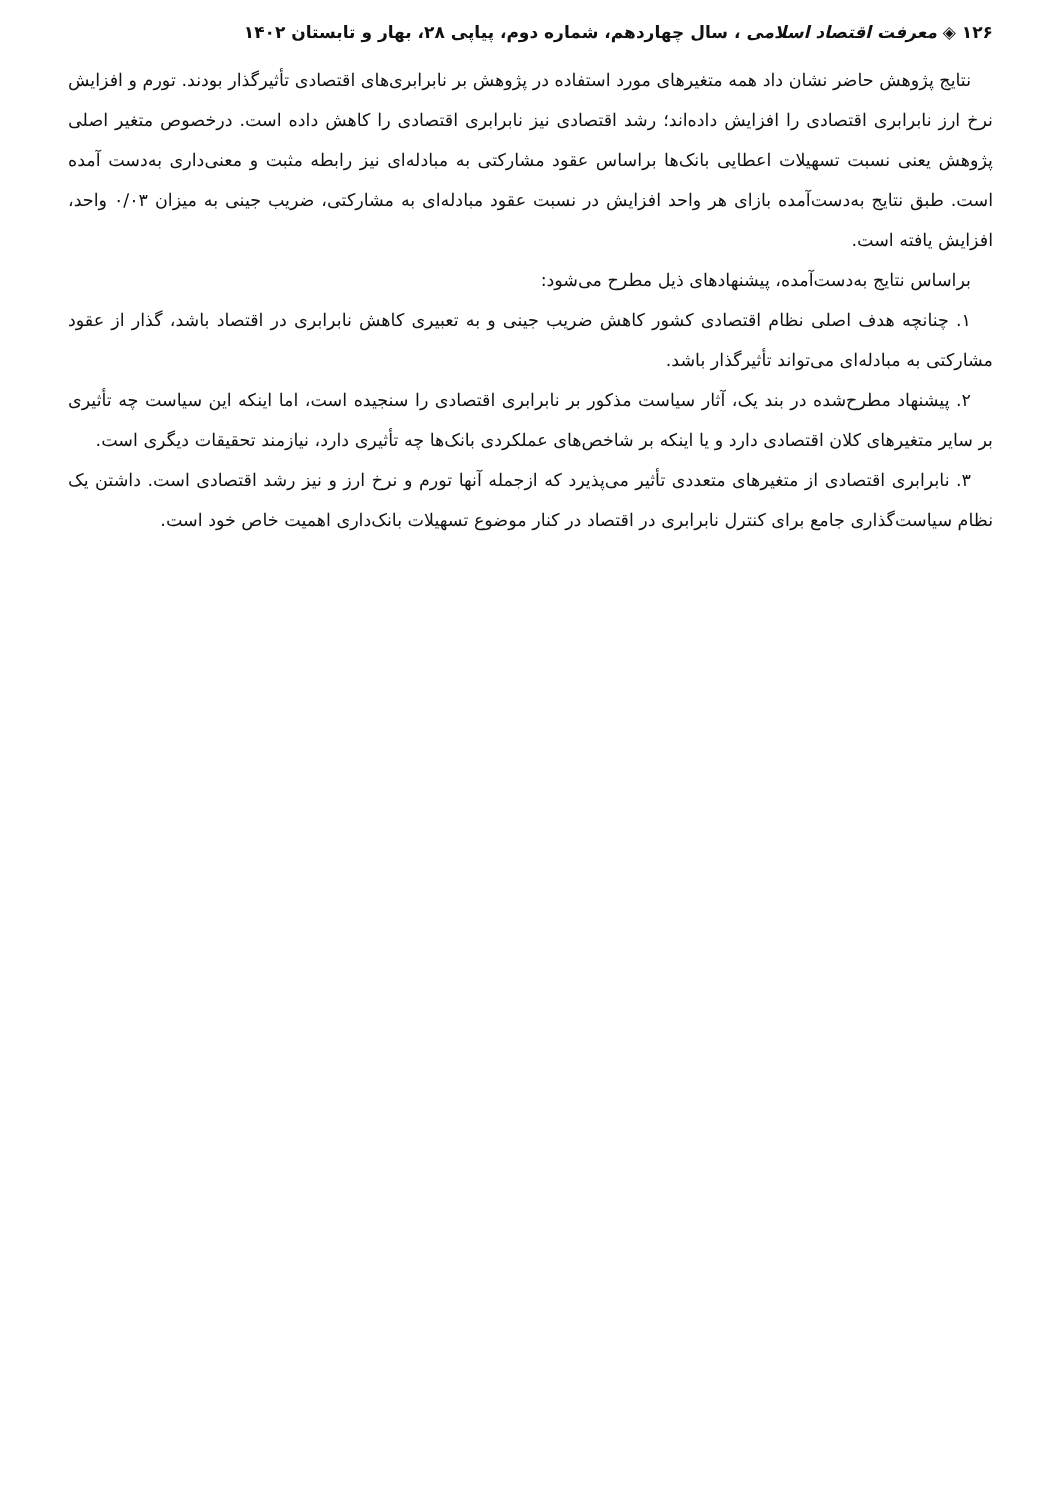۱۲۶ ◈ معرفت اقتصاد اسلامی ، سال چهاردهم، شماره دوم، پیاپی ۲۸، بهار و تابستان ۱۴۰۲
نتایج پژوهش حاضر نشان داد همه متغیرهای مورد استفاده در پژوهش بر نابرابری‌های اقتصادی تأثیرگذار بودند. تورم و افزایش نرخ ارز نابرابری اقتصادی را افزایش داده‌اند؛ رشد اقتصادی نیز نابرابری اقتصادی را کاهش داده است. درخصوص متغیر اصلی پژوهش یعنی نسبت تسهیلات اعطایی بانک‌ها براساس عقود مشارکتی به مبادله‌ای نیز رابطه مثبت و معنی‌داری به‌دست آمده است. طبق نتایج به‌دست‌آمده بازای هر واحد افزایش در نسبت عقود مبادله‌ای به مشارکتی، ضریب جینی به میزان ۰/۰۳ واحد، افزایش یافته است.
براساس نتایج به‌دست‌آمده، پیشنهادهای ذیل مطرح می‌شود:
۱. چنانچه هدف اصلی نظام اقتصادی کشور کاهش ضریب جینی و به تعبیری کاهش نابرابری در اقتصاد باشد، گذار از عقود مشارکتی به مبادله‌ای می‌تواند تأثیرگذار باشد.
۲. پیشنهاد مطرح‌شده در بند یک، آثار سیاست مذکور بر نابرابری اقتصادی را سنجیده است، اما اینکه این سیاست چه تأثیری بر سایر متغیرهای کلان اقتصادی دارد و یا اینکه بر شاخص‌های عملکردی بانک‌ها چه تأثیری دارد، نیازمند تحقیقات دیگری است.
۳. نابرابری اقتصادی از متغیرهای متعددی تأثیر می‌پذیرد که ازجمله آنها تورم و نرخ ارز و نیز رشد اقتصادی است. داشتن یک نظام سیاست‌گذاری جامع برای کنترل نابرابری در اقتصاد در کنار موضوع تسهیلات بانک‌داری اهمیت خاص خود است.